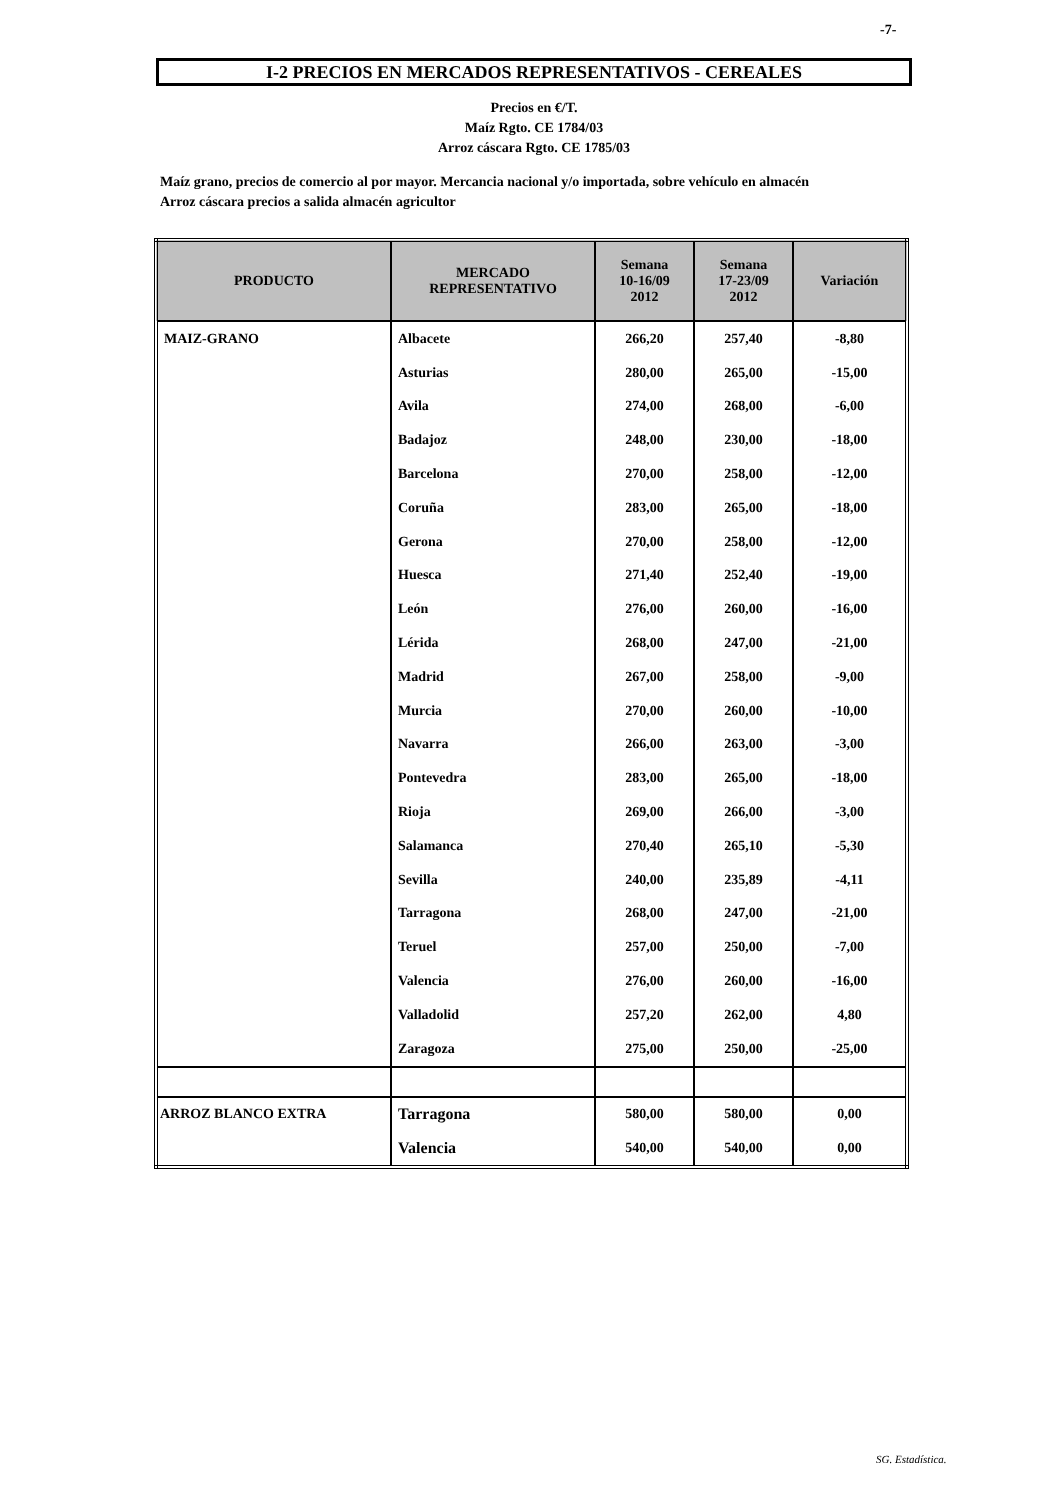-7-
I-2 PRECIOS EN MERCADOS REPRESENTATIVOS - CEREALES
Precios en €/T.
Maíz Rgto. CE 1784/03
Arroz cáscara Rgto. CE 1785/03
Maíz grano, precios de comercio al por mayor. Mercancia nacional y/o importada, sobre vehículo en almacén
Arroz cáscara precios a salida almacén agricultor
| PRODUCTO | MERCADO REPRESENTATIVO | Semana 10-16/09 2012 | Semana 17-23/09 2012 | Variación |
| --- | --- | --- | --- | --- |
| MAIZ-GRANO | Albacete | 266,20 | 257,40 | -8,80 |
| | Asturias | 280,00 | 265,00 | -15,00 |
| | Avila | 274,00 | 268,00 | -6,00 |
| | Badajoz | 248,00 | 230,00 | -18,00 |
| | Barcelona | 270,00 | 258,00 | -12,00 |
| | Coruña | 283,00 | 265,00 | -18,00 |
| | Gerona | 270,00 | 258,00 | -12,00 |
| | Huesca | 271,40 | 252,40 | -19,00 |
| | León | 276,00 | 260,00 | -16,00 |
| | Lérida | 268,00 | 247,00 | -21,00 |
| | Madrid | 267,00 | 258,00 | -9,00 |
| | Murcia | 270,00 | 260,00 | -10,00 |
| | Navarra | 266,00 | 263,00 | -3,00 |
| | Pontevedra | 283,00 | 265,00 | -18,00 |
| | Rioja | 269,00 | 266,00 | -3,00 |
| | Salamanca | 270,40 | 265,10 | -5,30 |
| | Sevilla | 240,00 | 235,89 | -4,11 |
| | Tarragona | 268,00 | 247,00 | -21,00 |
| | Teruel | 257,00 | 250,00 | -7,00 |
| | Valencia | 276,00 | 260,00 | -16,00 |
| | Valladolid | 257,20 | 262,00 | 4,80 |
| | Zaragoza | 275,00 | 250,00 | -25,00 |
| ARROZ BLANCO EXTRA | Tarragona | 580,00 | 580,00 | 0,00 |
| | Valencia | 540,00 | 540,00 | 0,00 |
SG. Estadística.